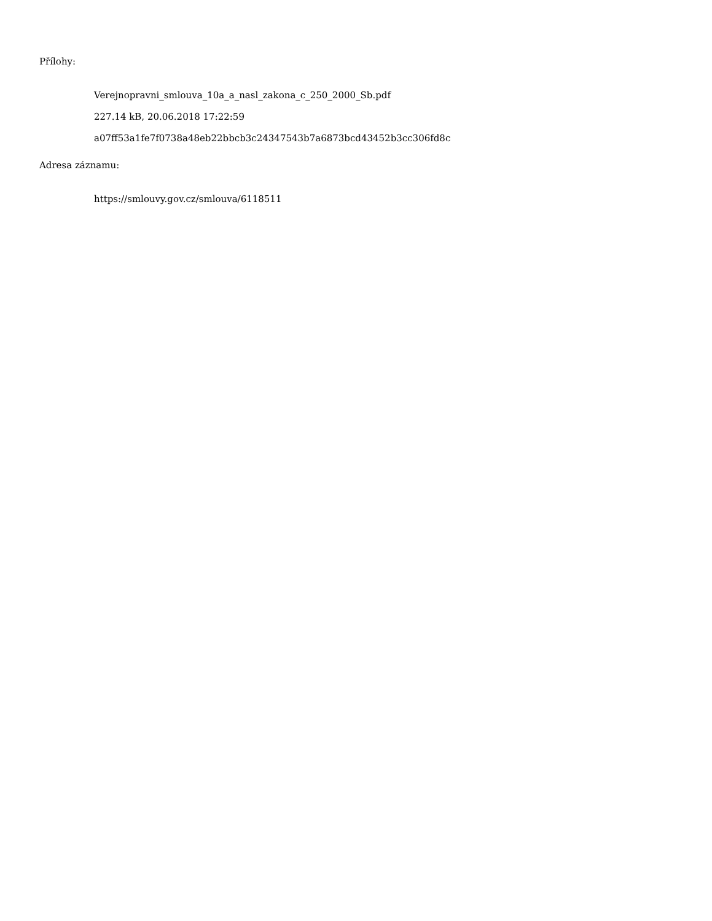Přílohy:
Verejnopravni_smlouva_10a_a_nasl_zakona_c_250_2000_Sb.pdf
227.14 kB, 20.06.2018 17:22:59
a07ff53a1fe7f0738a48eb22bbcb3c24347543b7a6873bcd43452b3cc306fd8c
Adresa záznamu:
https://smlouvy.gov.cz/smlouva/6118511